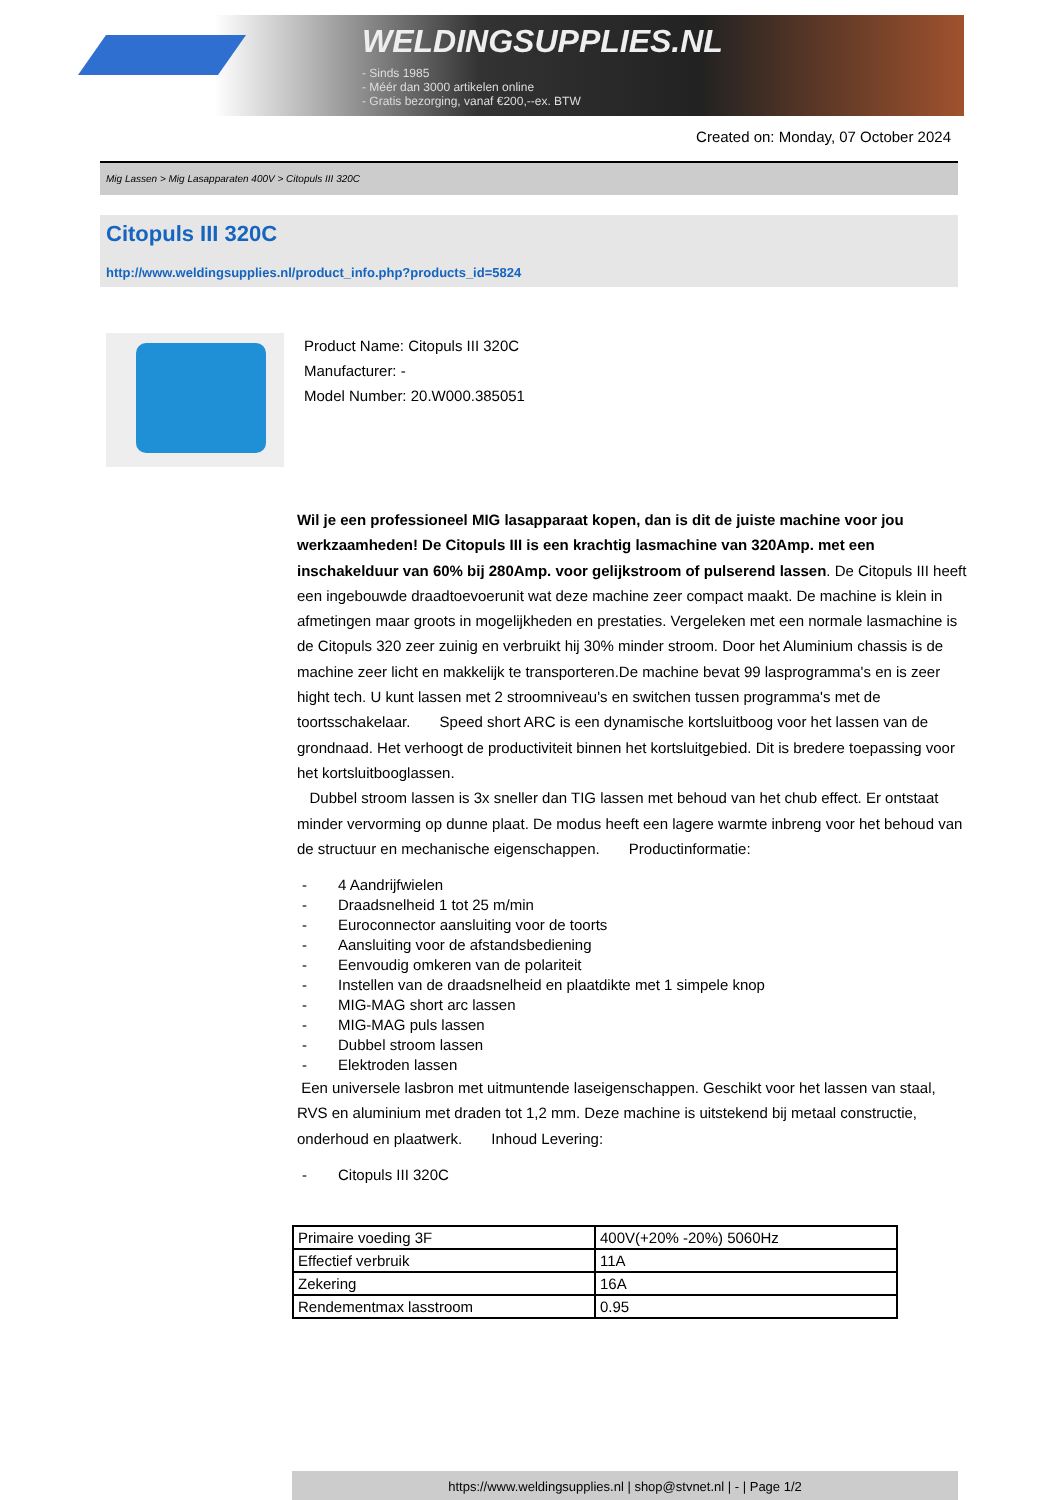WELDINGSUPPLIES.NL
- Sinds 1985
- Méér dan 3000 artikelen online
- Gratis bezorging, vanaf €200,--ex. BTW
Created on: Monday, 07 October 2024
Mig Lassen > Mig Lasapparaten 400V > Citopuls III 320C
Citopuls III 320C
http://www.weldingsupplies.nl/product_info.php?products_id=5824
Product Name: Citopuls III 320C
Manufacturer: -
Model Number: 20.W000.385051
Wil je een professioneel MIG lasapparaat kopen, dan is dit de juiste machine voor jou werkzaamheden! De Citopuls III is een krachtig lasmachine van 320Amp. met een inschakelduur van 60% bij 280Amp. voor gelijkstroom of pulserend lassen. De Citopuls III heeft een ingebouwde draadtoevoerunit wat deze machine zeer compact maakt. De machine is klein in afmetingen maar groots in mogelijkheden en prestaties. Vergeleken met een normale lasmachine is de Citopuls 320 zeer zuinig en verbruikt hij 30% minder stroom. Door het Aluminium chassis is de machine zeer licht en makkelijk te transporteren.De machine bevat 99 lasprogramma's en is zeer hight tech. U kunt lassen met 2 stroomniveau's en switchen tussen programma's met de toortsschakelaar. Speed short ARC is een dynamische kortsluitboog voor het lassen van de grondnaad. Het verhoogt de productiviteit binnen het kortsluitgebied. Dit is bredere toepassing voor het kortsluitbooglassen.
Dubbel stroom lassen is 3x sneller dan TIG lassen met behoud van het chub effect. Er ontstaat minder vervorming op dunne plaat. De modus heeft een lagere warmte inbreng voor het behoud van de structuur en mechanische eigenschappen. Productinformatie:
- 4 Aandrijfwielen
- Draadsnelheid 1 tot 25 m/min
- Euroconnector aansluiting voor de toorts
- Aansluiting voor de afstandsbediening
- Eenvoudig omkeren van de polariteit
- Instellen van de draadsnelheid en plaatdikte met 1 simpele knop
- MIG-MAG short arc lassen
- MIG-MAG puls lassen
- Dubbel stroom lassen
- Elektroden lassen
Een universele lasbron met uitmuntende laseigenschappen. Geschikt voor het lassen van staal, RVS en aluminium met draden tot 1,2 mm. Deze machine is uitstekend bij metaal constructie, onderhoud en plaatwerk. Inhoud Levering:
- Citopuls III 320C
| Primaire voeding 3F | 400V(+20% -20%) 5060Hz |
| Effectief verbruik | 11A |
| Zekering | 16A |
| Rendementmax lasstroom | 0.95 |
https://www.weldingsupplies.nl | shop@stvnet.nl | - | Page 1/2